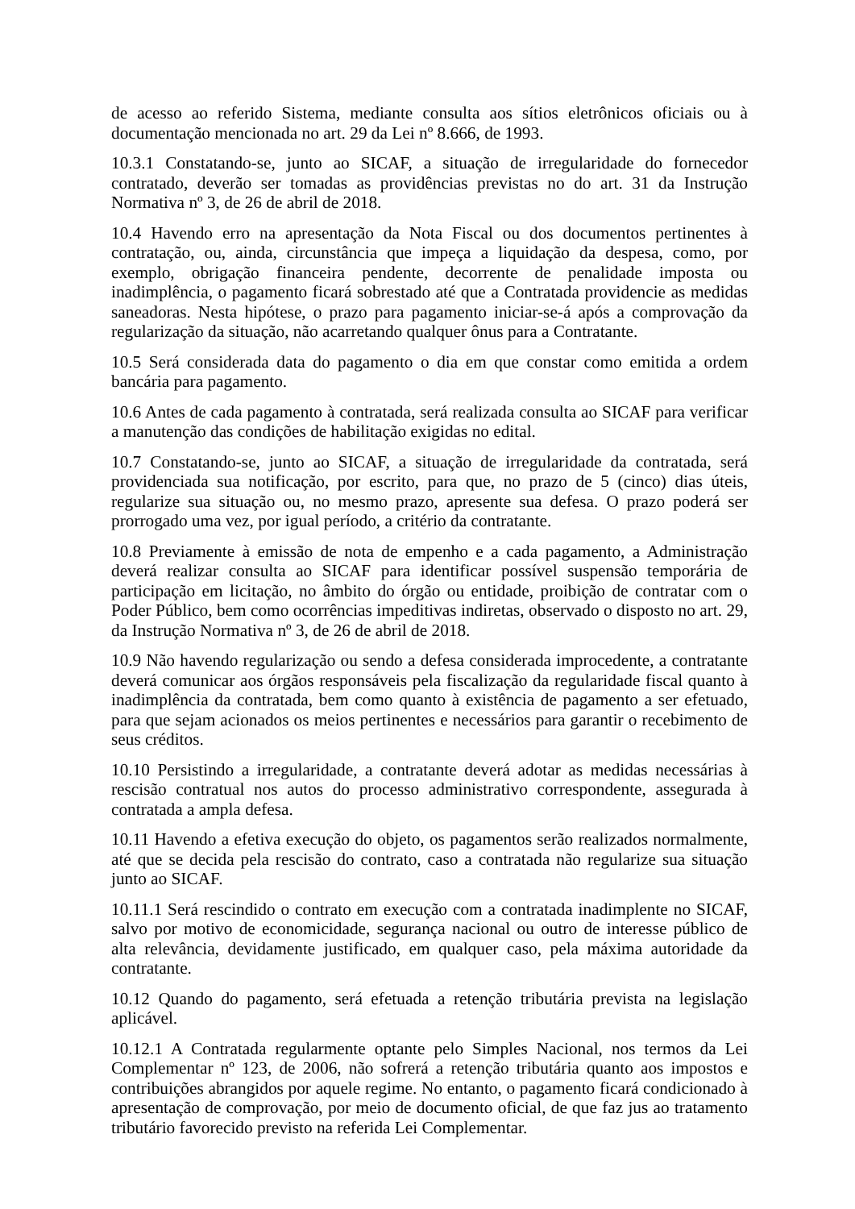de acesso ao referido Sistema, mediante consulta aos sítios eletrônicos oficiais ou à documentação mencionada no art. 29 da Lei nº 8.666, de 1993.
10.3.1 Constatando-se, junto ao SICAF, a situação de irregularidade do fornecedor contratado, deverão ser tomadas as providências previstas no do art. 31 da Instrução Normativa nº 3, de 26 de abril de 2018.
10.4 Havendo erro na apresentação da Nota Fiscal ou dos documentos pertinentes à contratação, ou, ainda, circunstância que impeça a liquidação da despesa, como, por exemplo, obrigação financeira pendente, decorrente de penalidade imposta ou inadimplência, o pagamento ficará sobrestado até que a Contratada providencie as medidas saneadoras. Nesta hipótese, o prazo para pagamento iniciar-se-á após a comprovação da regularização da situação, não acarretando qualquer ônus para a Contratante.
10.5 Será considerada data do pagamento o dia em que constar como emitida a ordem bancária para pagamento.
10.6 Antes de cada pagamento à contratada, será realizada consulta ao SICAF para verificar a manutenção das condições de habilitação exigidas no edital.
10.7 Constatando-se, junto ao SICAF, a situação de irregularidade da contratada, será providenciada sua notificação, por escrito, para que, no prazo de 5 (cinco) dias úteis, regularize sua situação ou, no mesmo prazo, apresente sua defesa. O prazo poderá ser prorrogado uma vez, por igual período, a critério da contratante.
10.8 Previamente à emissão de nota de empenho e a cada pagamento, a Administração deverá realizar consulta ao SICAF para identificar possível suspensão temporária de participação em licitação, no âmbito do órgão ou entidade, proibição de contratar com o Poder Público, bem como ocorrências impeditivas indiretas, observado o disposto no art. 29, da Instrução Normativa nº 3, de 26 de abril de 2018.
10.9 Não havendo regularização ou sendo a defesa considerada improcedente, a contratante deverá comunicar aos órgãos responsáveis pela fiscalização da regularidade fiscal quanto à inadimplência da contratada, bem como quanto à existência de pagamento a ser efetuado, para que sejam acionados os meios pertinentes e necessários para garantir o recebimento de seus créditos.
10.10 Persistindo a irregularidade, a contratante deverá adotar as medidas necessárias à rescisão contratual nos autos do processo administrativo correspondente, assegurada à contratada a ampla defesa.
10.11 Havendo a efetiva execução do objeto, os pagamentos serão realizados normalmente, até que se decida pela rescisão do contrato, caso a contratada não regularize sua situação junto ao SICAF.
10.11.1 Será rescindido o contrato em execução com a contratada inadimplente no SICAF, salvo por motivo de economicidade, segurança nacional ou outro de interesse público de alta relevância, devidamente justificado, em qualquer caso, pela máxima autoridade da contratante.
10.12 Quando do pagamento, será efetuada a retenção tributária prevista na legislação aplicável.
10.12.1 A Contratada regularmente optante pelo Simples Nacional, nos termos da Lei Complementar nº 123, de 2006, não sofrerá a retenção tributária quanto aos impostos e contribuições abrangidos por aquele regime. No entanto, o pagamento ficará condicionado à apresentação de comprovação, por meio de documento oficial, de que faz jus ao tratamento tributário favorecido previsto na referida Lei Complementar.